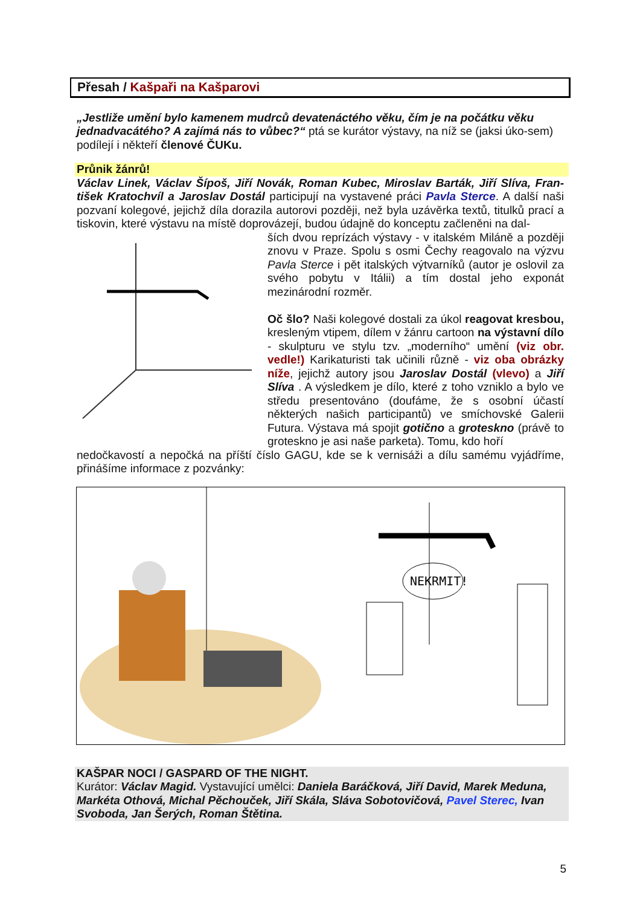Přesah / Kašpaři na Kašparovi
„Jestliže umění bylo kamenem mudrců devatenáctého věku, čím je na počátku věku jednadvacátého? A zajímá nás to vůbec?“ ptá se kurátor výstavy, na níž se (jaksi úko-sem) podílejí i někteří členové ČUKu.
Průnik žánrů!
Václav Linek, Václav Šípoš, Jiří Novák, Roman Kubec, Miroslav Barták, Jiří Slíva, Fran-tišek Kratochvíl a Jaroslav Dostál participují na vystavené práci Pavla Sterce. A další naši pozvaní kolegové, jejichž díla dorazila autorovi později, než byla uzávěrka textů, titulků prací a tiskovin, které výstavu na místě doprovázejí, budou údajně do konceptu začleněni na dal-
ších dvou reprízách výstavy - v italském Miláně a později znovu v Praze. Spolu s osmi Čechy reagovalo na výzvu Pavla Sterce i pět italských výtvarníků (autor je oslovil za svého pobytu v Itálii) a tím dostal jeho exponát mezinárodní rozměr.
Oč šlo? Naši kolegové dostali za úkol reagovat kresbou, kresleným vtipem, dílem v žánru cartoon na výstavní dílo - skulpturu ve stylu tzv. „moderního“ umění (viz obr. vedle!) Karikaturisti tak učinili různě - viz oba obrázky níže, jejichž autory jsou Jaroslav Dostál (vlevo) a Jiří Slíva . A výsledkem je dílo, které z toho vzniklo a bylo ve středu presentováno (doufáme, že s osobní účastí některých našich participantů) ve smíchovské Galerii Futura. Výstava má spojit gotično a groteskno (právě to groteskno je asi naše parketa). Tomu, kdo hoří
nedočkavostí a nepočká na příští číslo GAGU, kde se k vernisáži a dílu samému vyjádříme, přinášíme informace z pozvánky:
NEKRMIT!
KAŠPAR NOCI / GASPARD OF THE NIGHT.
Kurátor: Václav Magid. Vystavující umělci: Daniela Baráčková, Jiří David, Marek Meduna, Markéta Othová, Michal Pěchouček, Jiří Skála, Sláva Sobotovičová, Pavel Sterec, Ivan Svoboda, Jan Šerých, Roman Štětina.
5